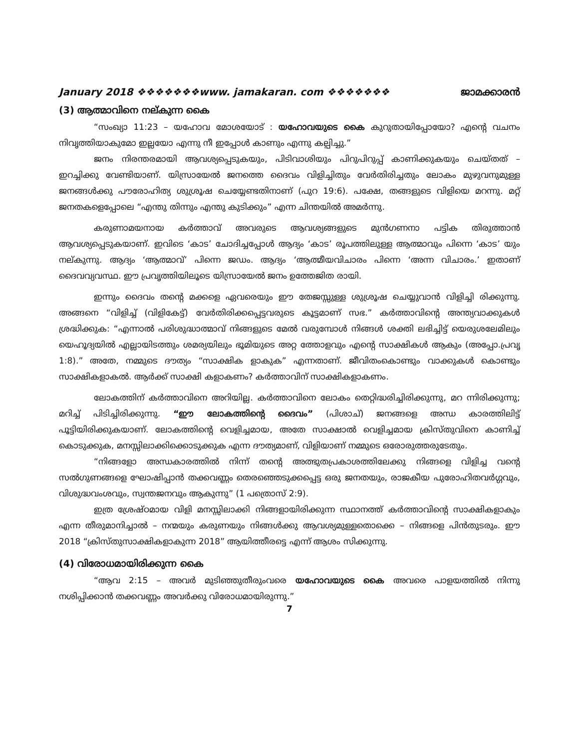January 2018 ❖❖❖❖❖❖❖www. jamakaran. com ❖❖❖❖❖❖❖ ജാമക്കാരൻ
(3) ആത്മാവിനെ നല്കുന്ന കൈ
“സംഖ്യാ 11:23 – യഹോവ മോശയോട് : യഹോവയുടെ കൈ കുറുതായിപ്പോയോ? എന്റെ വചനം നിവൃത്തിയാകുമോ ഇല്ലയോ എന്നു നീ ഇപ്പോൾ കാണും എന്നു കല്പിച്ചു.”
ജനം നിരന്തരമായി ആവശ്യപ്പെടുകയും, പിടിവാശിയും പിറുപിറുപ്പ് കാണിക്കുകയും ചെയ്തത് – ഇറച്ചിക്കു വേണ്ടിയാണ്. യിസ്രായേൽ ജനത്തെ ദൈവം വിളിച്ചിതും വേർതിരിച്ചതും ലോകം മുഴുവനുമുള്ള ജനങ്ങൾക്കു പൗരോഹിത്യ ശുശ്രൂഷ ചെയ്യേണ്ടതിനാണ് (പുറ 19:6). പക്ഷേ, തങ്ങളുടെ വിളിയെ മറന്നു. മറ്റ് ജനതകളെപ്പോലെ “എന്തു തിന്നും എന്തു കുടിക്കും” എന്ന ചിന്തയിൽ അമർന്നു.
കരുണാമയനായ കർത്താവ് അവരുടെ ആവശ്യങ്ങളുടെ മുൻഗണനാ പട്ടിക തിരുത്താൻ ആവശ്യപ്പെടുകയാണ്. ഇവിടെ ‘കാട’ ചോദിച്ചപ്പോൾ ആദ്യം ‘കാട’ രൂപത്തിലുള്ള ആത്മാവും പിന്നെ ‘കാട’ യും നല്കുന്നു. ആദ്യം ‘ആത്മാവ്’ പിന്നെ ജഡം. ആദ്യം ‘ആത്മീയവിചാരം പിന്നെ ‘അന്ന വിചാരം.’ ഇതാണ് ദൈവവ്യവസ്ഥ. ഈ പ്രവൃത്തിയിലൂടെ യിസ്രായേൽ ജനം ഉത്തേജിത രായി.
ഇന്നും ദൈവം തന്റെ മക്കളെ ഏവരെയും ഈ തേജസ്സുള്ള ശുശ്രൂഷ ചെയ്യുവാൻ വിളിച്ചി രിക്കുന്നു. അങ്ങനെ “വിളിച്ച് (വിളികേട്ട്) വേർതിരിക്കപ്പെട്ടവരുടെ കൂട്ടമാണ് സഭ.” കർത്താവിന്റെ അന്ത്യവാക്കുകൾ ശ്രദ്ധിക്കുക: “എന്നാൽ പരിശുദ്ധാത്മാവ് നിങ്ങളുടെ മേൽ വരുമ്പോൾ നിങ്ങൾ ശക്തി ലഭിച്ചിട്ട് യെരുശലേമിലും യെഹൂദ്യയിൽ എല്ലായിടത്തും ശമര്യയിലും ഭൂമിയുടെ അറ്റ ത്തോളവും എന്റെ സാക്ഷികൾ ആകും (അപ്പോ.പ്രവൃ 1:8).” അതേ, നമ്മുടെ ദൗത്യം “സാക്ഷിക ളാകുക” എന്നതാണ്. ജീവിതംകൊണ്ടും വാക്കുകൾ കൊണ്ടും സാക്ഷികളാകൽ. ആർക്ക് സാക്ഷി കളാകണം? കർത്താവിന് സാക്ഷികളാകണം.
ലോകത്തിന് കർത്താവിനെ അറിയില്ല. കർത്താവിനെ ലോകം തെറ്റിദ്ധരിച്ചിരിക്കുന്നു, മറ ന്നിരിക്കുന്നു; മറിച്ച് പിടിച്ചിരിക്കുന്നു. “ഈ ലോകത്തിന്റെ ദൈവം” (പിശാച്) ജനങ്ങളെ അന്ധ കാരത്തിലിട്ട് പൂട്ടിയിരിക്കുകയാണ്. ലോകത്തിന്റെ വെളിച്ചമായ, അതേ സാക്ഷാൽ വെളിച്ചമായ ക്രിസ്തുവിനെ കാണിച്ച് കൊടുക്കുക, മനസ്സിലാക്കിക്കൊടുക്കുക എന്ന ദൗത്യമാണ്, വിളിയാണ് നമ്മുടെ ഒരോരുത്തരുടേതും.
“നിങ്ങളോ അന്ധകാരത്തിൽ നിന്ന് തന്റെ അത്ഭുതപ്രകാശത്തിലേക്കു നിങ്ങളെ വിളിച്ച വന്റെ സൽഗുണങ്ങളെ ഘോഷിപ്പാൻ തക്കവണ്ണം തെരഞ്ഞെടുക്കപ്പെട്ട ഒരു ജനതയും, രാജകീയ പുരോഹിതവർഗ്ഗവും, വിശുദ്ധവംശവും, സ്വന്തജനവും ആകുന്നു” (1 പത്രൊസ് 2:9).
ഇത്ര ശ്രേഷ്ഠമായ വിളി മനസ്സിലാക്കി നിങ്ങളായിരിക്കുന്ന സ്ഥാനത്ത് കർത്താവിന്റെ സാക്ഷികളാകും എന്ന തീരുമാനിച്ചാൽ – നന്മയും കരുണയും നിങ്ങൾക്കു ആവശ്യമുള്ളതൊക്കെ – നിങ്ങളെ പിൻതുടരും. ഈ 2018 “ക്രിസ്തുസാക്ഷികളാകുന്ന 2018” ആയിത്തീരട്ടെ എന്ന് ആശം സിക്കുന്നു.
(4) വിരോധമായിരിക്കുന്ന കൈ
“ആവ 2:15 – അവർ മുടിഞ്ഞുതീരുംവരെ യഹോവയുടെ കൈ അവരെ പാളയത്തിൽ നിന്നു നശിപ്പിക്കാൻ തക്കവണ്ണം അവർക്കു വിരോധമായിരുന്നു.”
7